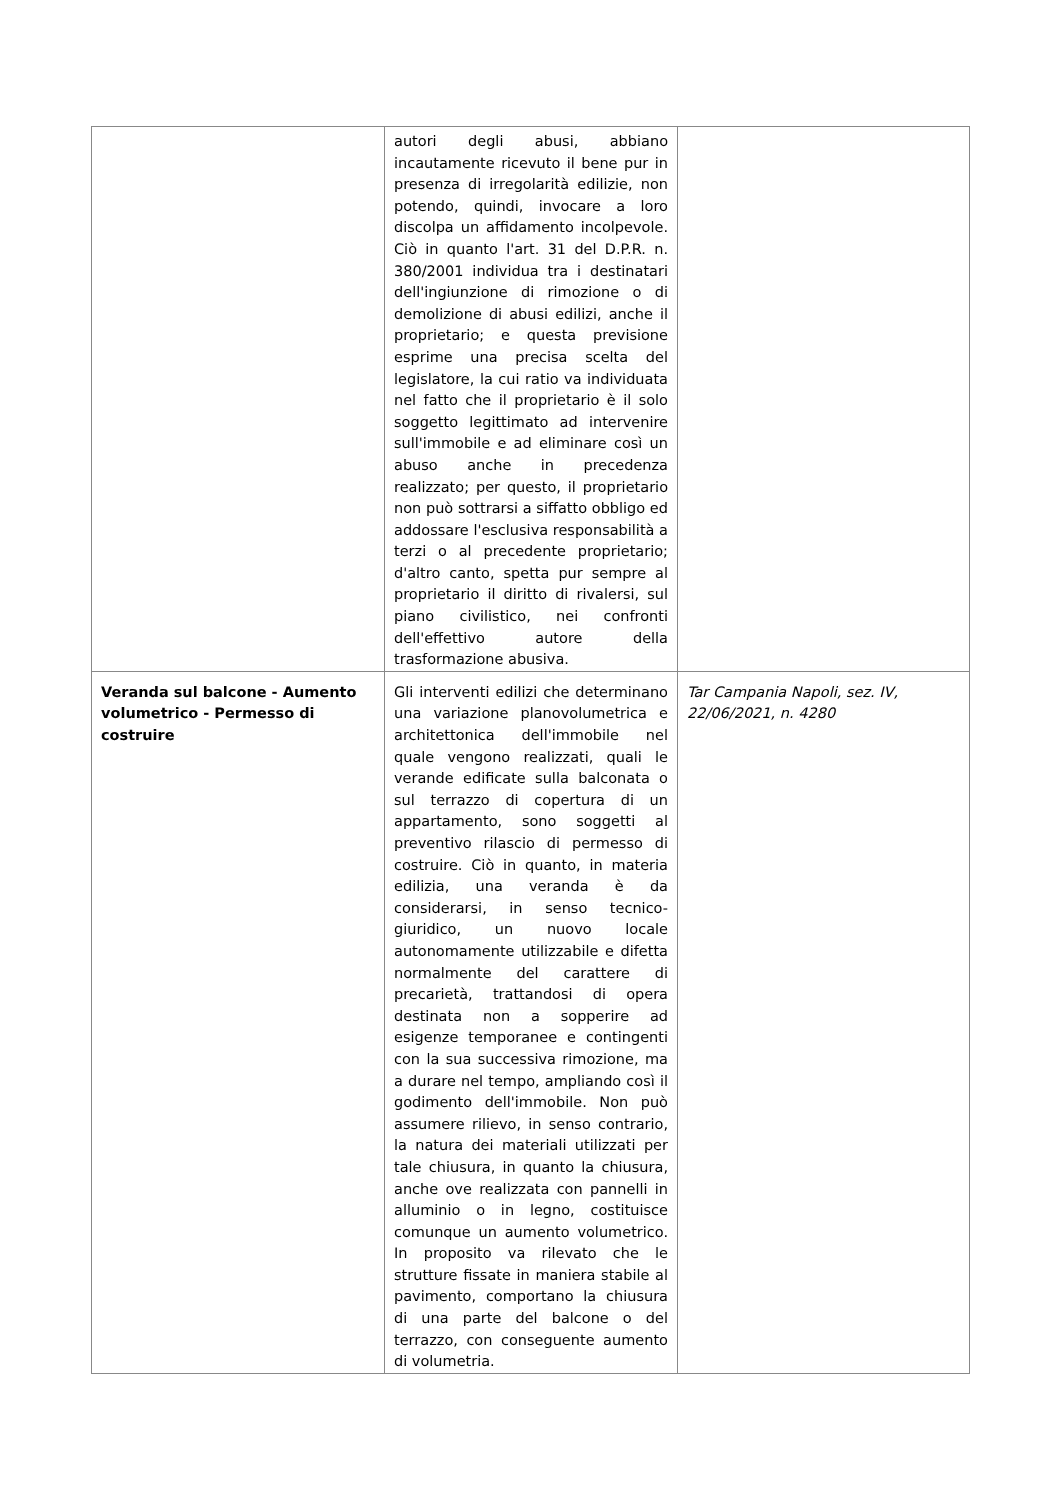| | autori degli abusi, abbiano incautamente ricevuto il bene pur in presenza di irregolarità edilizie, non potendo, quindi, invocare a loro discolpa un affidamento incolpevole. Ciò in quanto l'art. 31 del D.P.R. n. 380/2001 individua tra i destinatari dell'ingiunzione di rimozione o di demolizione di abusi edilizi, anche il proprietario; e questa previsione esprime una precisa scelta del legislatore, la cui ratio va individuata nel fatto che il proprietario è il solo soggetto legittimato ad intervenire sull'immobile e ad eliminare così un abuso anche in precedenza realizzato; per questo, il proprietario non può sottrarsi a siffatto obbligo ed addossare l'esclusiva responsabilità a terzi o al precedente proprietario; d'altro canto, spetta pur sempre al proprietario il diritto di rivalersi, sul piano civilistico, nei confronti dell'effettivo autore della trasformazione abusiva. | |
| Veranda sul balcone - Aumento volumetrico - Permesso di costruire | Gli interventi edilizi che determinano una variazione planovolumetrica e architettonica dell'immobile nel quale vengono realizzati, quali le verande edificate sulla balconata o sul terrazzo di copertura di un appartamento, sono soggetti al preventivo rilascio di permesso di costruire. Ciò in quanto, in materia edilizia, una veranda è da considerarsi, in senso tecnico-giuridico, un nuovo locale autonomamente utilizzabile e difetta normalmente del carattere di precarietà, trattandosi di opera destinata non a sopperire ad esigenze temporanee e contingenti con la sua successiva rimozione, ma a durare nel tempo, ampliando così il godimento dell'immobile. Non può assumere rilievo, in senso contrario, la natura dei materiali utilizzati per tale chiusura, in quanto la chiusura, anche ove realizzata con pannelli in alluminio o in legno, costituisce comunque un aumento volumetrico. In proposito va rilevato che le strutture fissate in maniera stabile al pavimento, comportano la chiusura di una parte del balcone o del terrazzo, con conseguente aumento di volumetria. | Tar Campania Napoli, sez. IV, 22/06/2021, n. 4280 |